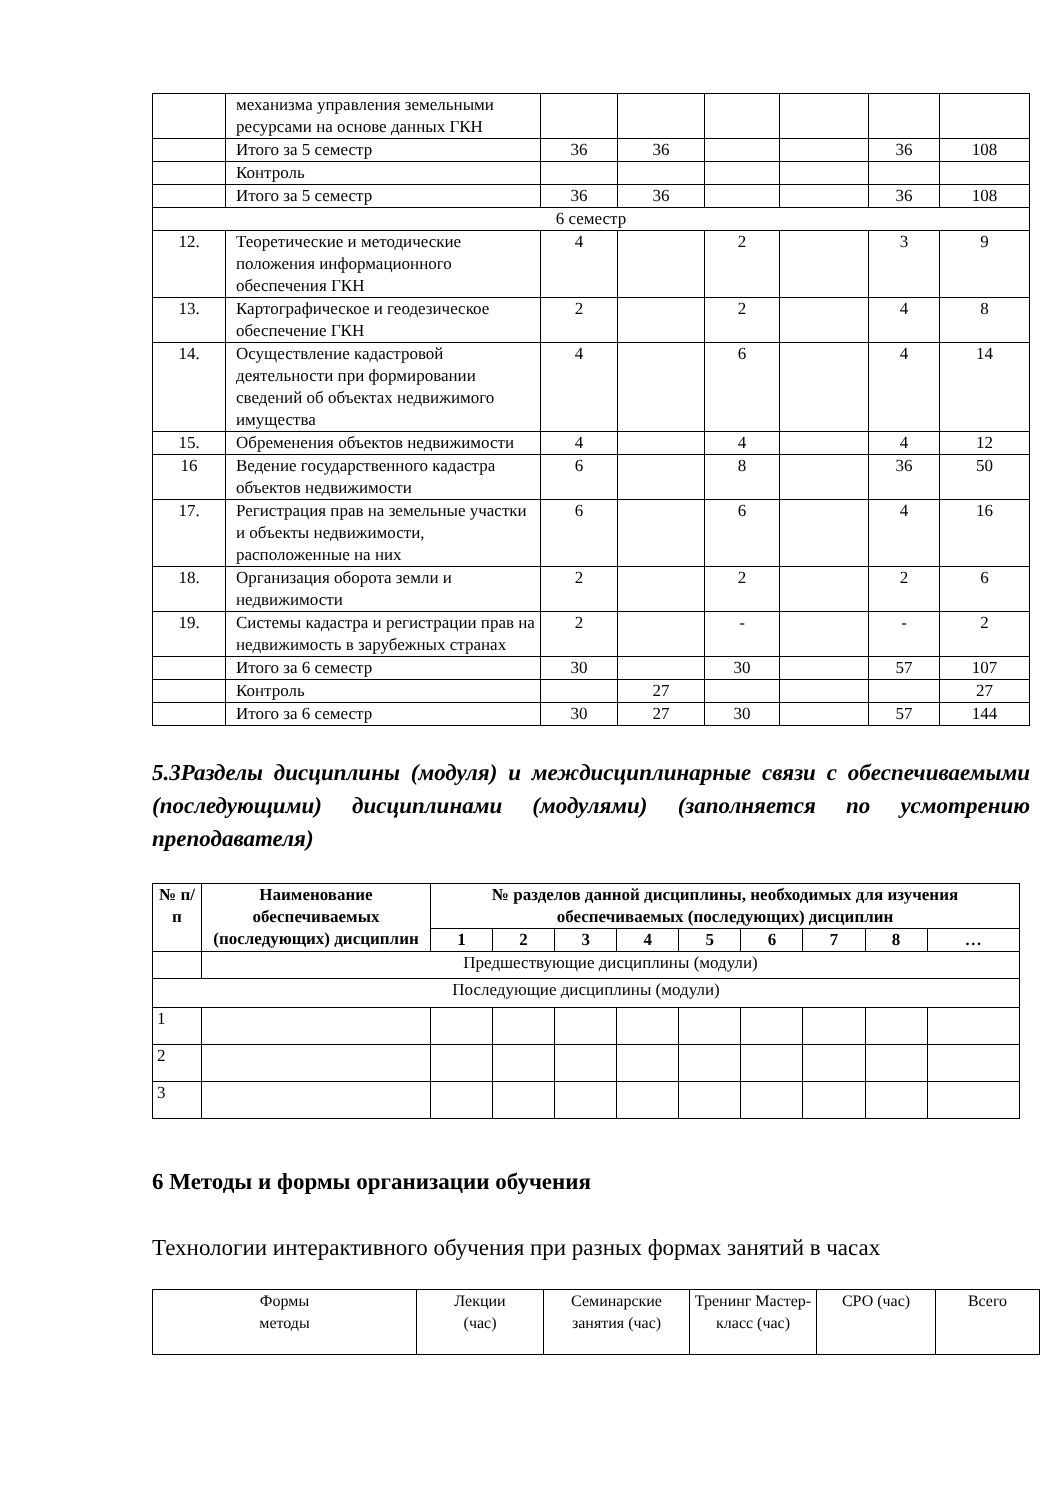| | механизма управления земельными ресурсами на основе данных ГКН | | | | | | |
| | Итого за 5 семестр | 36 | 36 | | | 36 | 108 |
| | Контроль | | | | | | |
| | Итого за 5 семестр | 36 | 36 | | | 36 | 108 |
| 6 семестр | | | | | | | |
| 12. | Теоретические и методические положения информационного обеспечения ГКН | 4 | | 2 | | 3 | 9 |
| 13. | Картографическое и геодезическое обеспечение ГКН | 2 | | 2 | | 4 | 8 |
| 14. | Осуществление кадастровой деятельности при формировании сведений об объектах недвижимого имущества | 4 | | 6 | | 4 | 14 |
| 15. | Обременения объектов недвижимости | 4 | | 4 | | 4 | 12 |
| 16 | Ведение государственного кадастра объектов недвижимости | 6 | | 8 | | 36 | 50 |
| 17. | Регистрация прав на земельные участки и объекты недвижимости, расположенные на них | 6 | | 6 | | 4 | 16 |
| 18. | Организация оборота земли и недвижимости | 2 | | 2 | | 2 | 6 |
| 19. | Системы кадастра и регистрации прав на недвижимость в зарубежных странах | 2 | | - | | - | 2 |
| | Итого за 6 семестр | 30 | | 30 | | 57 | 107 |
| | Контроль | | 27 | | | | 27 |
| | Итого за 6 семестр | 30 | 27 | 30 | | 57 | 144 |
5.3Разделы дисциплины (модуля) и междисциплинарные связи с обеспечиваемыми (последующими) дисциплинами (модулями) (заполняется по усмотрению преподавателя)
| № п/п | Наименование обеспечиваемых (последующих) дисциплин | № разделов данной дисциплины, необходимых для изучения обеспечиваемых (последующих) дисциплин | | | | | | | | |
| --- | --- | --- | --- | --- | --- | --- | --- | --- | --- | --- |
| | | 1 | 2 | 3 | 4 | 5 | 6 | 7 | 8 | … |
| | Предшествующие дисциплины (модули) | | | | | | | | | |
| Последующие дисциплины (модули) | | | | | | | | | | |
| 1 | | | | | | | | | | |
| 2 | | | | | | | | | | |
| 3 | | | | | | | | | | |
6 Методы и формы организации обучения
Технологии интерактивного обучения при разных формах занятий в часах
| Формы методы | Лекции (час) | Семинарские занятия (час) | Тренинг Мастер-класс (час) | СРО (час) | Всего |